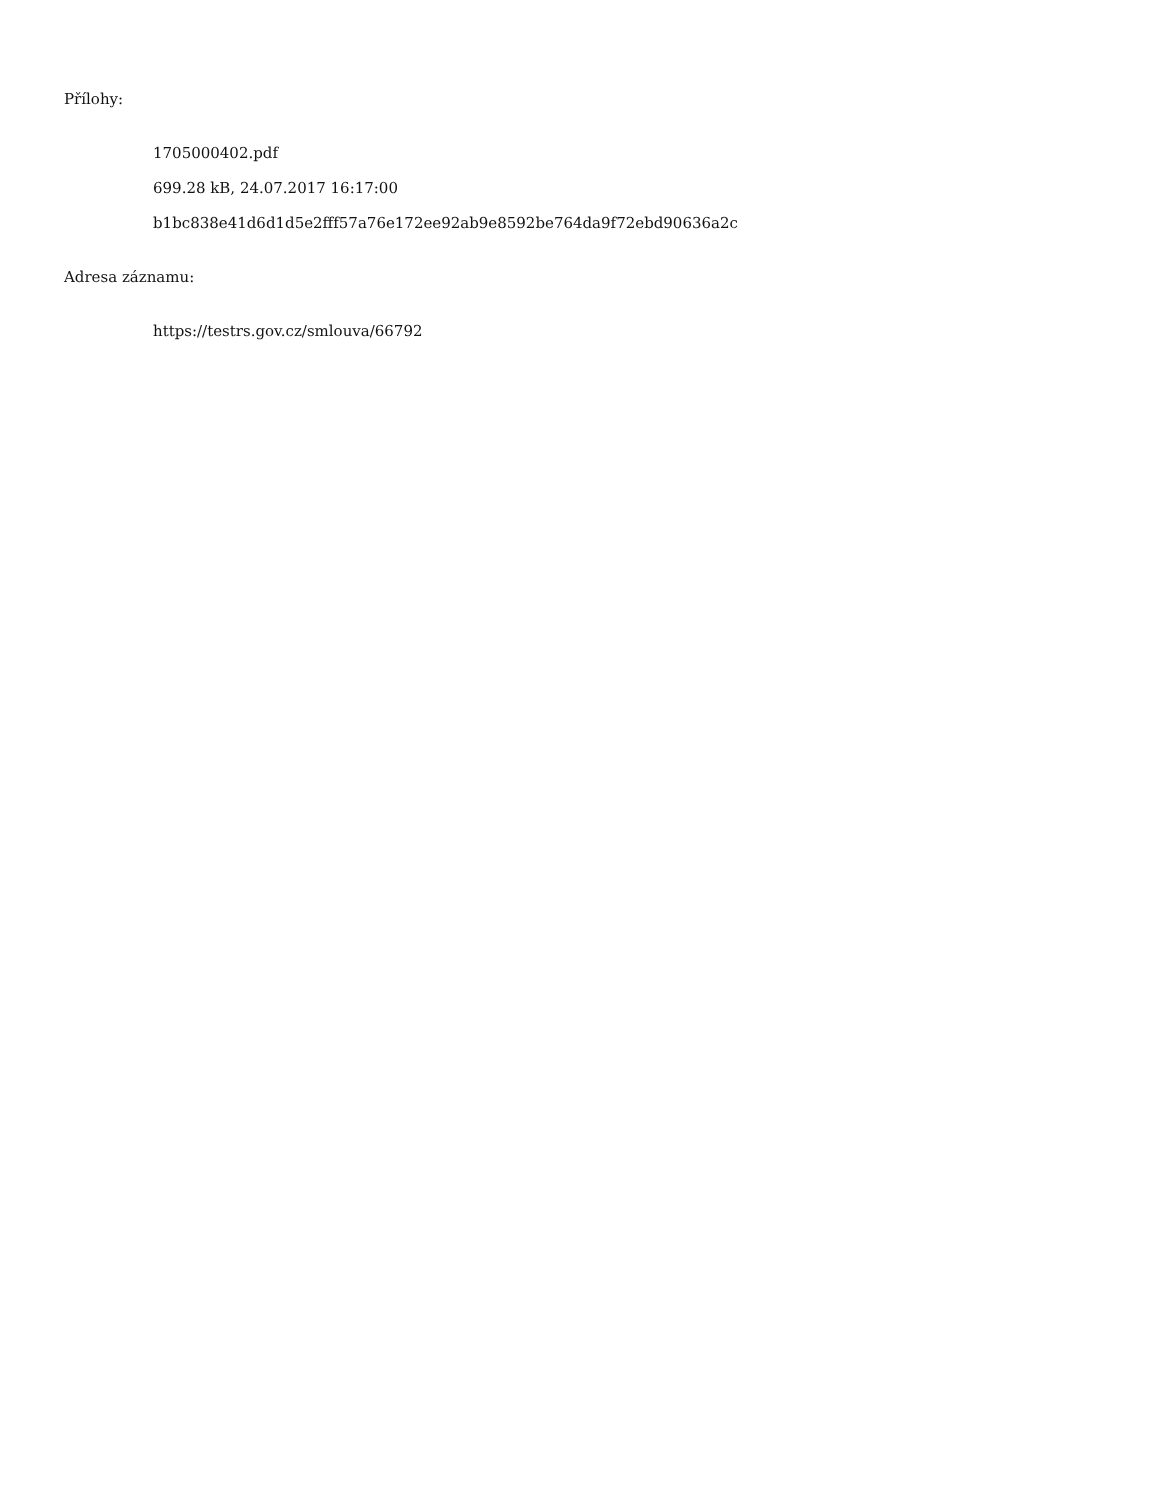Přílohy:
1705000402.pdf
699.28 kB, 24.07.2017 16:17:00
b1bc838e41d6d1d5e2fff57a76e172ee92ab9e8592be764da9f72ebd90636a2c
Adresa záznamu:
https://testrs.gov.cz/smlouva/66792